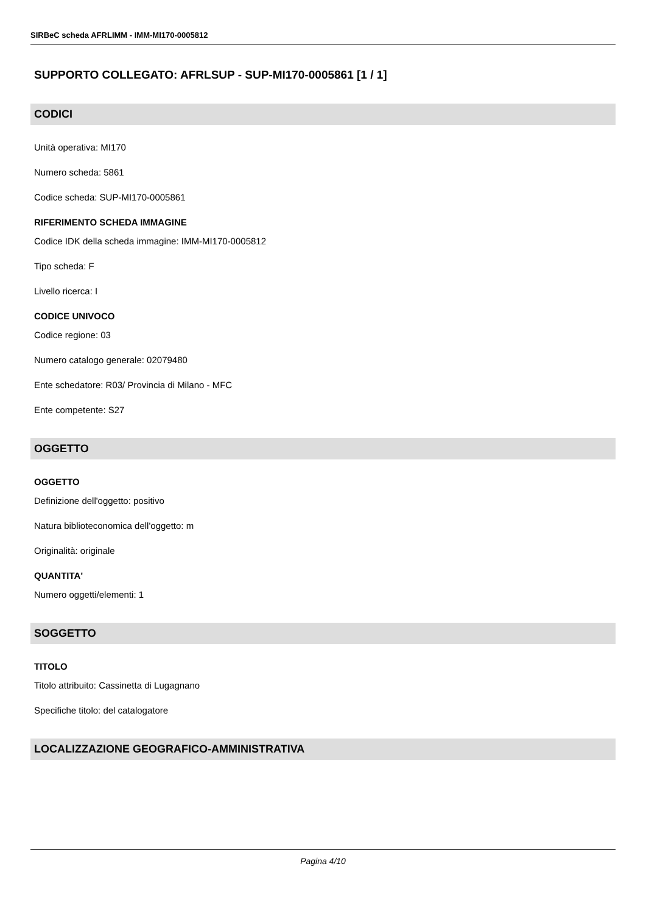SIRBeC scheda AFRLIMM - IMM-MI170-0005812
SUPPORTO COLLEGATO: AFRLSUP - SUP-MI170-0005861 [1 / 1]
CODICI
Unità operativa: MI170
Numero scheda: 5861
Codice scheda: SUP-MI170-0005861
RIFERIMENTO SCHEDA IMMAGINE
Codice IDK della scheda immagine: IMM-MI170-0005812
Tipo scheda: F
Livello ricerca: I
CODICE UNIVOCO
Codice regione: 03
Numero catalogo generale: 02079480
Ente schedatore: R03/ Provincia di Milano - MFC
Ente competente: S27
OGGETTO
OGGETTO
Definizione dell'oggetto: positivo
Natura biblioteconomica dell'oggetto: m
Originalità: originale
QUANTITA'
Numero oggetti/elementi: 1
SOGGETTO
TITOLO
Titolo attribuito: Cassinetta di Lugagnano
Specifiche titolo: del catalogatore
LOCALIZZAZIONE GEOGRAFICO-AMMINISTRATIVA
Pagina 4/10